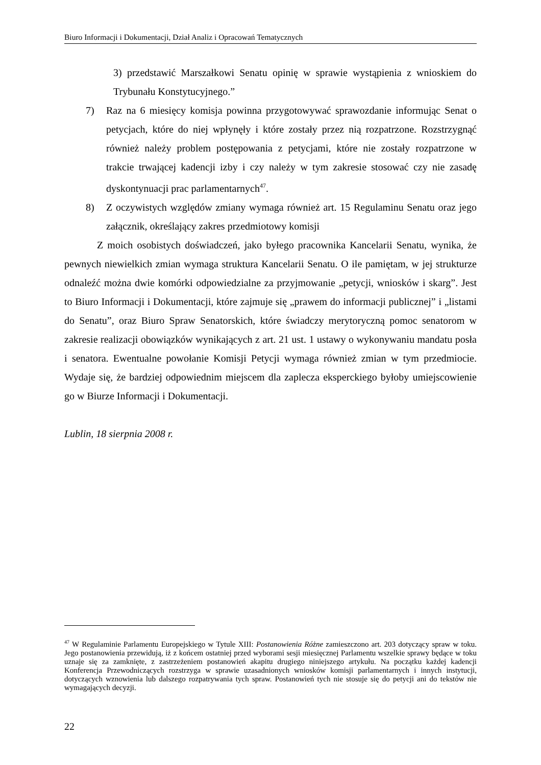Biuro Informacji i Dokumentacji, Dział Analiz i Opracowań Tematycznych
3) przedstawić Marszałkowi Senatu opinię w sprawie wystąpienia z wnioskiem do Trybunału Konstytucyjnego.”
7) Raz na 6 miesięcy komisja powinna przygotowywać sprawozdanie informując Senat o petycjach, które do niej wpłynęły i które zostały przez nią rozpatrzone. Rozstrzygnąć również należy problem postępowania z petycjami, które nie zostały rozpatrzone w trakcie trwającej kadencji izby i czy należy w tym zakresie stosować czy nie zasadę dyskontynuacji prac parlamentarnych<sup>47</sup>.
8) Z oczywistych względów zmiany wymaga również art. 15 Regulaminu Senatu oraz jego załącznik, określający zakres przedmiotowy komisji
Z moich osobistych doświadczeń, jako byłego pracownika Kancelarii Senatu, wynika, że pewnych niewielkich zmian wymaga struktura Kancelarii Senatu. O ile pamiętam, w jej strukturze odnaleźć można dwie komórki odpowiedzialne za przyjmowanie „petycji, wniosków i skarg”. Jest to Biuro Informacji i Dokumentacji, które zajmuje się „prawem do informacji publicznej” i „listami do Senatu”, oraz Biuro Spraw Senatorskich, które świadczy merytoryczną pomoc senatorom w zakresie realizacji obowiązków wynikających z art. 21 ust. 1 ustawy o wykonywaniu mandatu posła i senatora. Ewentualne powołanie Komisji Petycji wymaga również zmian w tym przedmiocie. Wydaje się, że bardziej odpowiednim miejscem dla zaplecza eksperckiego byłoby umiejscowienie go w Biurze Informacji i Dokumentacji.
Lublin, 18 sierpnia 2008 r.
<sup>47</sup> W Regulaminie Parlamentu Europejskiego w Tytule XIII: Postanowienia Różne zamieszczono art. 203 dotyczący spraw w toku. Jego postanowienia przewidują, iż z końcem ostatniej przed wyborami sesji miesięcznej Parlamentu wszelkie sprawy będące w toku uznaje się za zamknięte, z zastrzeżeniem postanowień akapitu drugiego niniejszego artykułu. Na początku każdej kadencji Konferencja Przewodniczących rozstrzyga w sprawie uzasadnionych wniosków komisji parlamentarnych i innych instytucji, dotyczących wznowienia lub dalszego rozpatrywania tych spraw. Postanowień tych nie stosuje się do petycji ani do tekstów nie wymagających decyzji.
22